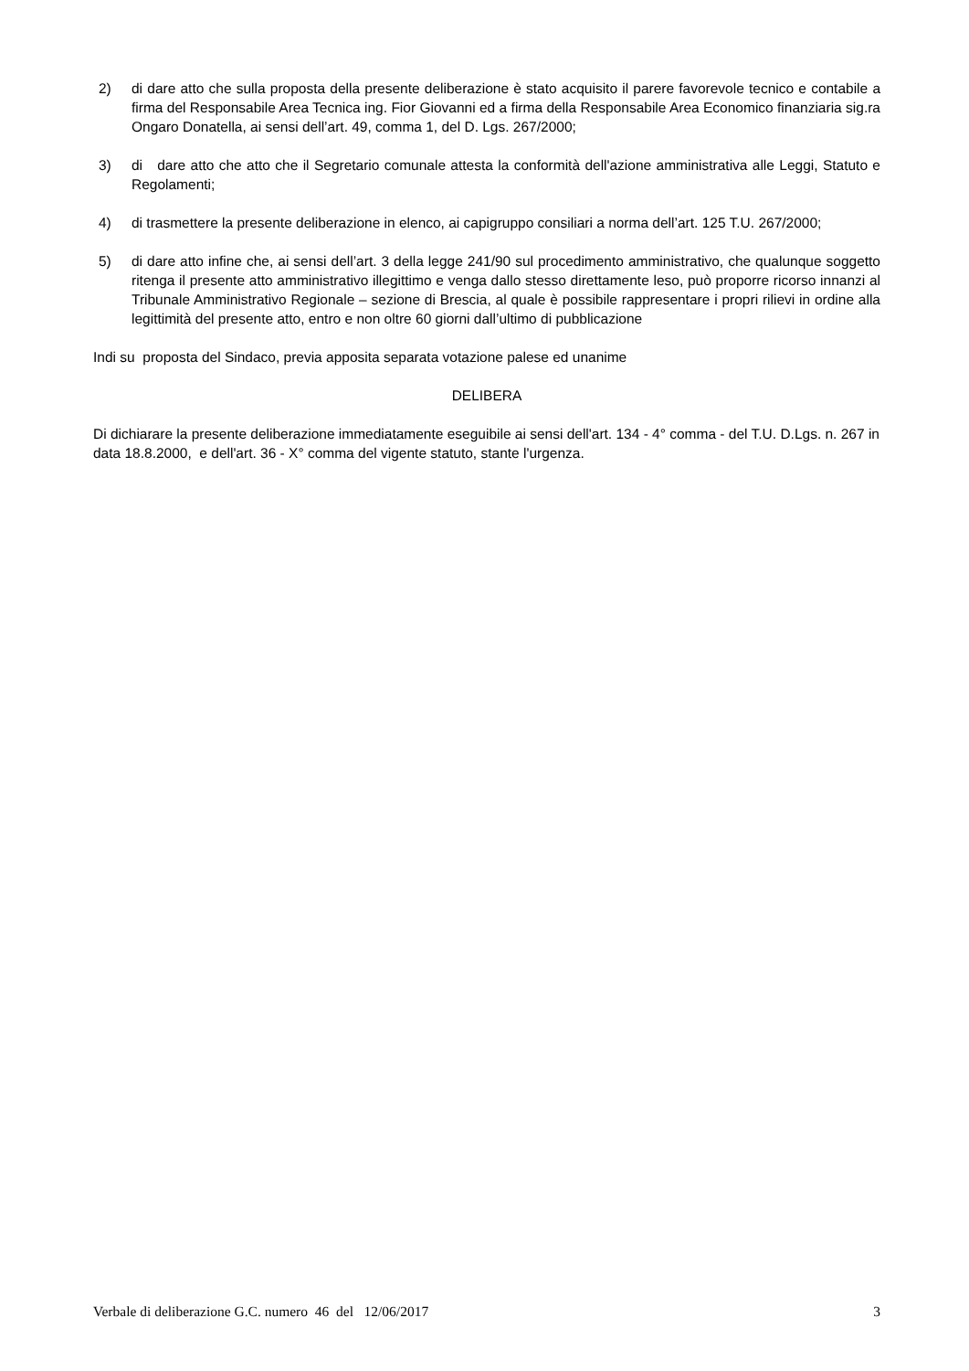2) di dare atto che sulla proposta della presente deliberazione è stato acquisito il parere favorevole tecnico e contabile a firma del Responsabile Area Tecnica ing. Fior Giovanni ed a firma della Responsabile Area Economico finanziaria sig.ra Ongaro Donatella, ai sensi dell’art. 49, comma 1, del D. Lgs. 267/2000;
3) di dare atto che atto che il Segretario comunale attesta la conformità dell'azione amministrativa alle Leggi, Statuto e Regolamenti;
4) di trasmettere la presente deliberazione in elenco, ai capigruppo consiliari a norma dell’art. 125 T.U. 267/2000;
5) di dare atto infine che, ai sensi dell’art. 3 della legge 241/90 sul procedimento amministrativo, che qualunque soggetto ritenga il presente atto amministrativo illegittimo e venga dallo stesso direttamente leso, può proporre ricorso innanzi al Tribunale Amministrativo Regionale – sezione di Brescia, al quale è possibile rappresentare i propri rilievi in ordine alla legittimità del presente atto, entro e non oltre 60 giorni dall’ultimo di pubblicazione
Indi su proposta del Sindaco, previa apposita separata votazione palese ed unanime
DELIBERA
Di dichiarare la presente deliberazione immediatamente eseguibile ai sensi dell'art. 134 - 4° comma - del T.U. D.Lgs. n. 267 in data 18.8.2000, e dell'art. 36 - X° comma del vigente statuto, stante l'urgenza.
Verbale di deliberazione G.C. numero 46 del 12/06/2017 3